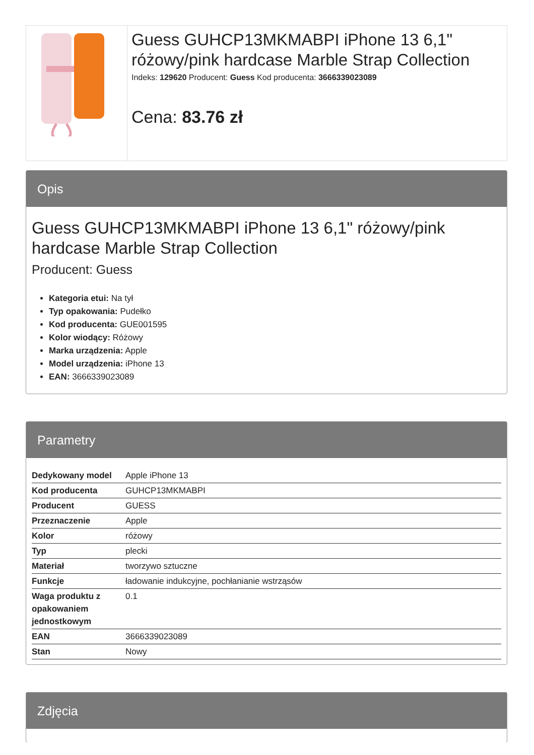Guess GUHCP13MKMABPI iPhone 13 6,1" różowy/pink hardcase Marble Strap Collection
Indeks: 129620 Producent: Guess Kod producenta: 3666339023089
Cena: 83.76 zł
Opis
Guess GUHCP13MKMABPI iPhone 13 6,1" różowy/pink hardcase Marble Strap Collection
Producent: Guess
Kategoria etui: Na tył
Typ opakowania: Pudełko
Kod producenta: GUE001595
Kolor wiodący: Różowy
Marka urządzenia: Apple
Model urządzenia: iPhone 13
EAN: 3666339023089
Parametry
| Dedykowany model | Apple iPhone 13 |
| Kod producenta | GUHCP13MKMABPI |
| Producent | GUESS |
| Przeznaczenie | Apple |
| Kolor | różowy |
| Typ | plecki |
| Materiał | tworzywo sztuczne |
| Funkcje | ładowanie indukcyjne, pochłanianie wstrząsów |
| Waga produktu z opakowaniem jednostkowym | 0.1 |
| EAN | 3666339023089 |
| Stan | Nowy |
Zdjęcia